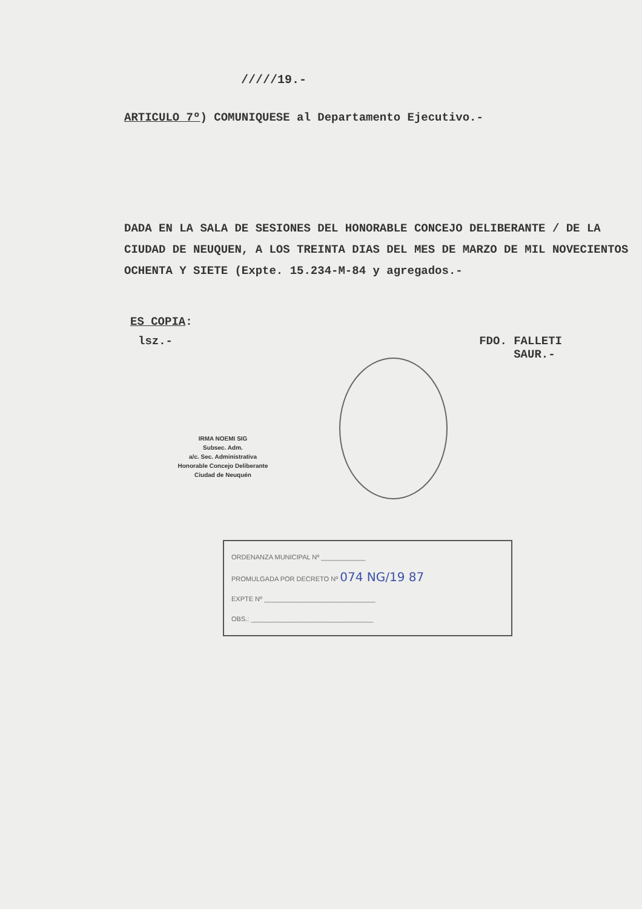/////19.-
ARTICULO 7º) COMUNIQUESE al Departamento Ejecutivo.-
DADA EN LA SALA DE SESIONES DEL HONORABLE CONCEJO DELIBERANTE / DE LA CIUDAD DE NEUQUEN, A LOS TREINTA DIAS DEL MES DE MARZO DE MIL NOVECIENTOS OCHENTA Y SIETE (Expte. 15.234-M-84 y agregados.-
ES COPIA:
lsz.- FDO. FALLETI
SAUR.-
IRMA NOEMI SIG
Subsec. Adm.
a/c. Sec. Administrativa
Honorable Concejo Deliberante
Ciudad de Neuquén
ORDENANZA MUNICIPAL Nº ____________
PROMULGADA POR DECRETO Nº 074 NG/19 87
EXPTE Nº ______________________________
OBS.: _________________________________